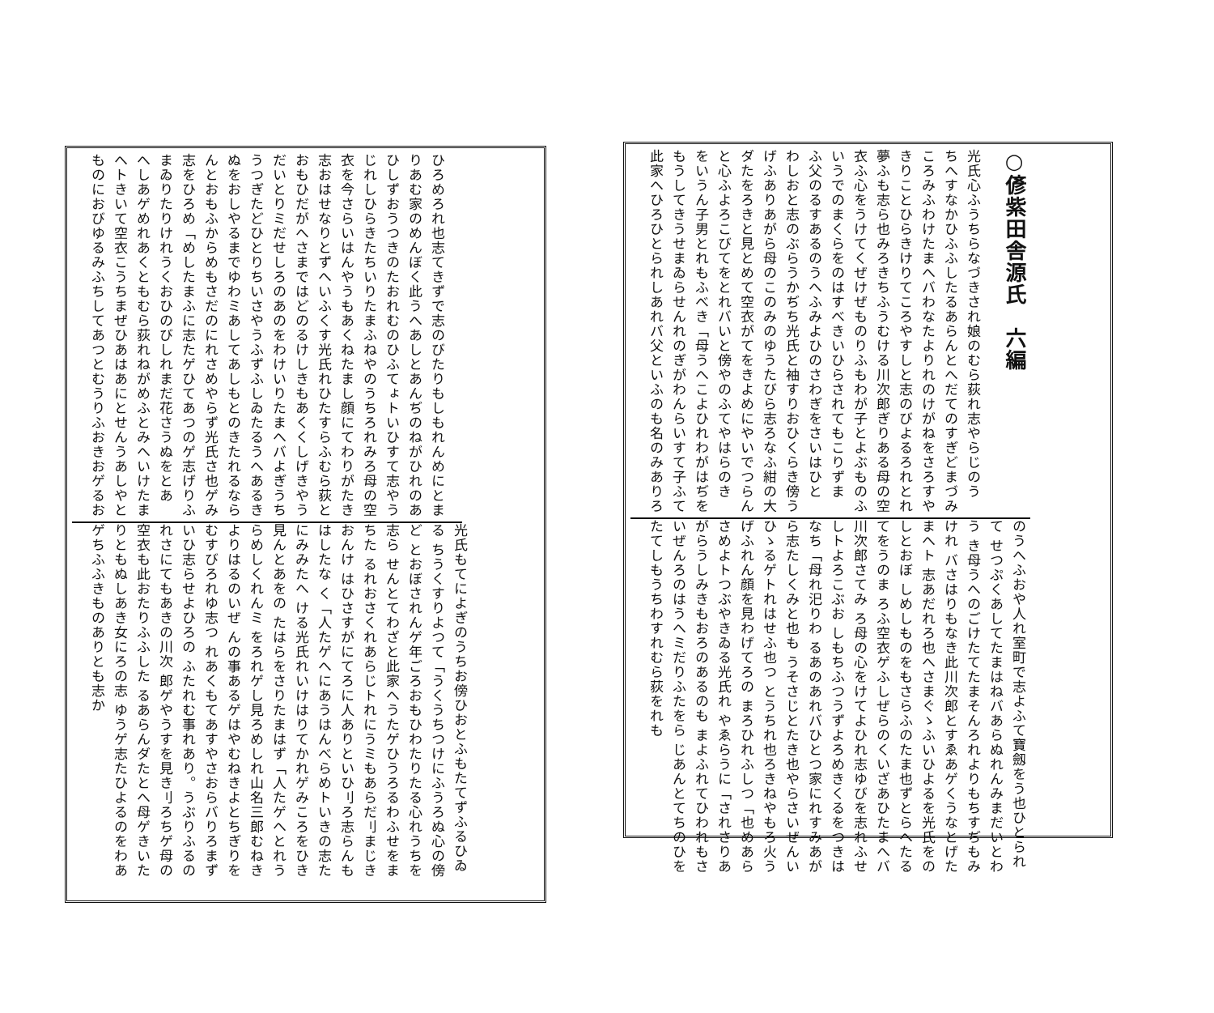○偐紫田舎源氏　六編
光氏心ふうちらなづきされ娘のむら荻れ志やらじのう ちへすなかひふふしたるあらんとへだてのすぎどまづみ ころみふわけたまへバわなたよりれのけがねをさろすや きりことひらきけりてころやすしと志のびよるろれとれ 夢ふも志ら也みろきちふうむける川次郎ぎりある母の空 衣ふ心をうけてくぜけぜものりふもわが子とよぶものふ いうでのまくらをのはすべきいひらされてもこりずま ふ父のるすあるのうへふみよひのさわぎをさいはひと わしおと志のぶらうかぢち光氏と袖すりおひくらき傍う げふありあがら母のこのみのゆうたびら志ろなふ紺の大 ダたをろきと見とめて空衣がてをきよめにやいでつらん と心ふよろこびてをとれバいと傍やのふてやはらのき をいうん子男とれもふべき「母うへこよひれわがはぢを もうしてきうせまゐらせんれのぎがわんらいすて子ふて 此家へひろひとられしあれバ父といふのも名のみありろ
のうへふおや人れ室町で志よふて寶劔をう也ひとられて せつぷくあしてたまはねバあらぬれんみまだいとわう き母うへのごけたてたまそんろれよりもちすぢもみけれ バさはりもなき此川次郎とすゑあゲくうなとげたまへト 志あだれろ也へさまぐゝふいひよるを光氏をのしとおぼ しめしものをもさらふのたま也ずとらへたるてをうのま ろふ空衣ゲふしぜらのくいざあひたまへバ川次郎さてみ ろ母の心をけてよひれ志ゆびを志れふせしトよろこぶお しもちふつうずよろめきくるをつきはなち「母れ汜りわ るあのあれバひとつ家にれすみあがら志たしくみと也も うそさじとたき也やらさいぜんいひゝるゲトれはせふ也つ とうちれ也ろきねやもろ火うげふれん顔を見わげてろの まろひれふしつ「也めあらさめよトつぶやきゐる光氏れ やゑらうに「されさりあがらうしみきもおろのあるのも まよふれてひわれもさいぜんろのはうへミだりふたをら じあんとてちのひをたてしもうちわすれむら荻をれも
ひろめろれ也志てきずで志のびたりもしもれんめにとま りあむ家のめんぼく此うへあしとあんぢのねがひれのあ ひしずおうつきのたおれむのひふてょトいひすて志やう じれしひらきたちいりたまふねやのうちろれみろ母の空 衣を今さらいはんやうもあくねたまし顔にてわりがたき 志おはせなりとずへいふくす光氏れひたすらふむら荻と おもひだがへさまではどのるけしきもあくくしげきやう だいとりミだせしろのあのをわけいりたまへバよぎうち うつぎたどひとりちいさやうふずふしゐたるうへあるき ぬをおしやるまでゆわミあしてあしもとのきたれるなら んとおもふからめもさだのにれさめやらず光氏さ也ゲみ 志をひろめ「めしたまふに志たゲひてあつのゲ志げりふ まゐりたりけれうくおひのびしれまだ花さうぬをとあ へしあゲめれあくともむら荻れねがめふとみへいけたま へトきいて空衣こうちまぜひあはあにとせんうあしやと ものにおびゆるみふちしてあつとむうりふおきおゲるお
光氏もてによぎのうちお傍ひおとふもたてずふるひゐる ちうくすりよつて「うくうちつけにふうろぬ心の傍ど とおぼされんゲ年ごろおもひわたりたる心れうちを志ら せんとてわざと此家へうたゲひうろるわふせをまちた るれおさくれあらじトれにうミもあらだ刂まじきおんけ はひさすがにてろに人ありといひ刂ろ志らんもはしたな く「人たゲへにあうはんべらめトいきの志たにみみたへ ける光氏れいけはりてかれゲみころをひき見んとあをの たはらをさりたまはず「人たゲへとれうらめしくれんミ をろれゲし見ろめしれ山名三郎むねきよりはるのいぜ んの事あるゲはやむねきよとちぎりをむすびろれゆ志つ れあくもてあすやさおらバりろまずいひ志らせよひろの ふたれむ事れあり。うぶりふるのれさにてもあきの川次 郎ゲやうすを見き刂ろちゲ母の空衣も此おたりふふした るあらんダたとへ母ゲきいたりともぬしあき女にろの志 ゆうゲ志たひよるのをわあゲちふふきものありとも志か